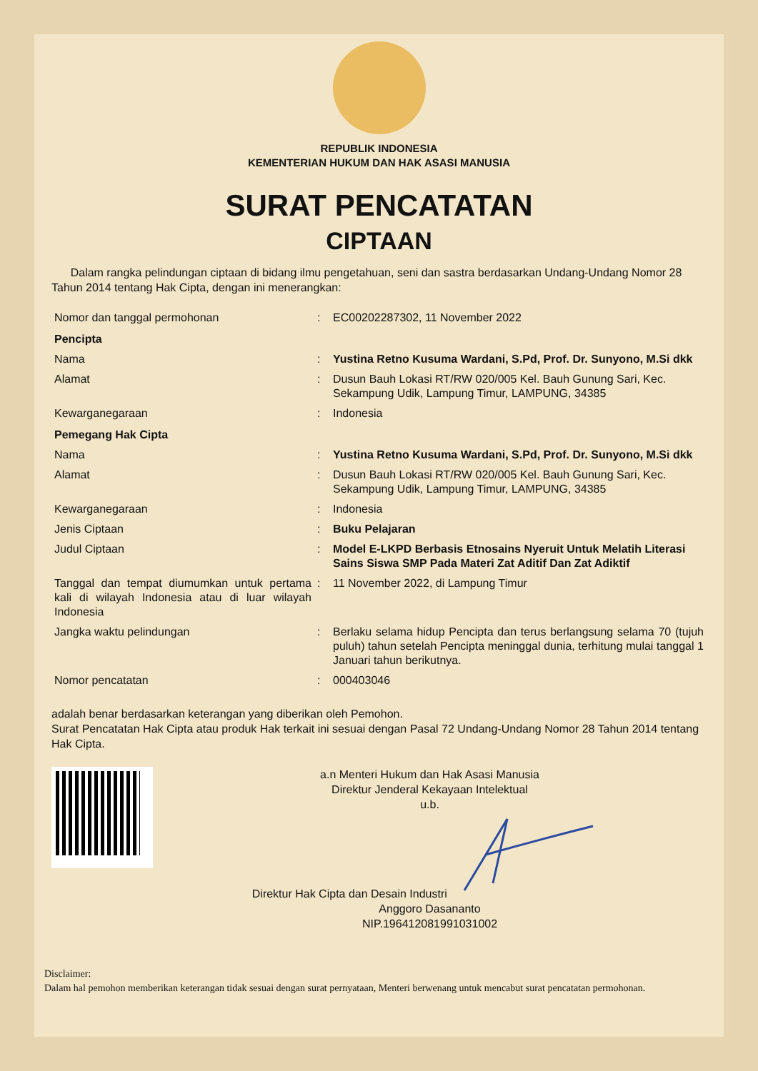REPUBLIK INDONESIA
KEMENTERIAN HUKUM DAN HAK ASASI MANUSIA
SURAT PENCATATAN
CIPTAAN
Dalam rangka pelindungan ciptaan di bidang ilmu pengetahuan, seni dan sastra berdasarkan Undang-Undang Nomor 28 Tahun 2014 tentang Hak Cipta, dengan ini menerangkan:
| Nomor dan tanggal permohonan | : | EC00202287302, 11 November 2022 |
| Pencipta | | |
| Nama | : | Yustina Retno Kusuma Wardani, S.Pd, Prof. Dr. Sunyono, M.Si dkk |
| Alamat | : | Dusun Bauh Lokasi RT/RW 020/005 Kel. Bauh Gunung Sari, Kec. Sekampung Udik, Lampung Timur, LAMPUNG, 34385 |
| Kewarganegaraan | : | Indonesia |
| Pemegang Hak Cipta | | |
| Nama | : | Yustina Retno Kusuma Wardani, S.Pd, Prof. Dr. Sunyono, M.Si dkk |
| Alamat | : | Dusun Bauh Lokasi RT/RW 020/005 Kel. Bauh Gunung Sari, Kec. Sekampung Udik, Lampung Timur, LAMPUNG, 34385 |
| Kewarganegaraan | : | Indonesia |
| Jenis Ciptaan | : | Buku Pelajaran |
| Judul Ciptaan | : | Model E-LKPD Berbasis Etnosains Nyeruit Untuk Melatih Literasi Sains Siswa SMP Pada Materi Zat Aditif Dan Zat Adiktif |
| Tanggal dan tempat diumumkan untuk pertama kali di wilayah Indonesia atau di luar wilayah Indonesia | : | 11 November 2022, di Lampung Timur |
| Jangka waktu pelindungan | : | Berlaku selama hidup Pencipta dan terus berlangsung selama 70 (tujuh puluh) tahun setelah Pencipta meninggal dunia, terhitung mulai tanggal 1 Januari tahun berikutnya. |
| Nomor pencatatan | : | 000403046 |
adalah benar berdasarkan keterangan yang diberikan oleh Pemohon.
Surat Pencatatan Hak Cipta atau produk Hak terkait ini sesuai dengan Pasal 72 Undang-Undang Nomor 28 Tahun 2014 tentang Hak Cipta.
a.n Menteri Hukum dan Hak Asasi Manusia
Direktur Jenderal Kekayaan Intelektual
u.b.
Direktur Hak Cipta dan Desain Industri
Anggoro Dasananto
NIP.196412081991031002
Disclaimer:
Dalam hal pemohon memberikan keterangan tidak sesuai dengan surat pernyataan, Menteri berwenang untuk mencabut surat pencatatan permohonan.